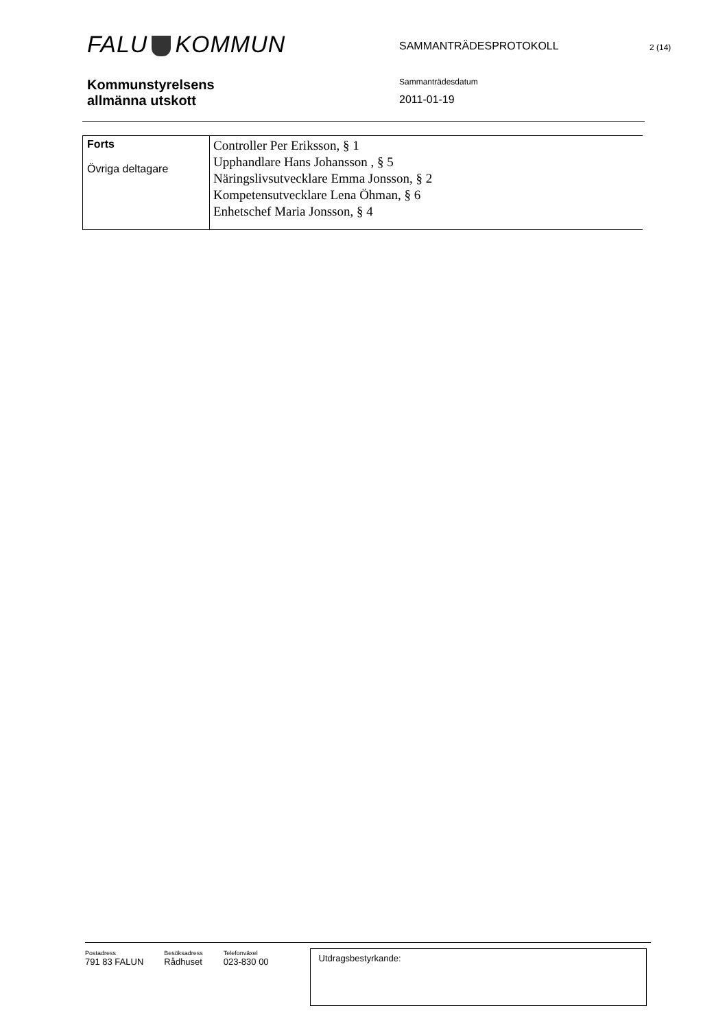FALU KOMMUN
SAMMANTRÄDESPROTOKOLL
2 (14)
Kommunstyrelsens
allmänna utskott
Sammanträdesdatum
2011-01-19
| Forts Övriga deltagare | Controller Per Eriksson, § 1 Upphandlare Hans Johansson , § 5 Näringslivsutvecklare Emma Jonsson, § 2 Kompetensutvecklare Lena Öhman, § 6 Enhetschef Maria Jonsson, § 4 |
Postadress
791 83 FALUN
Besöksadress
Rådhuset
Telefonväxel
023-830 00
Utdragsbestyrkande: